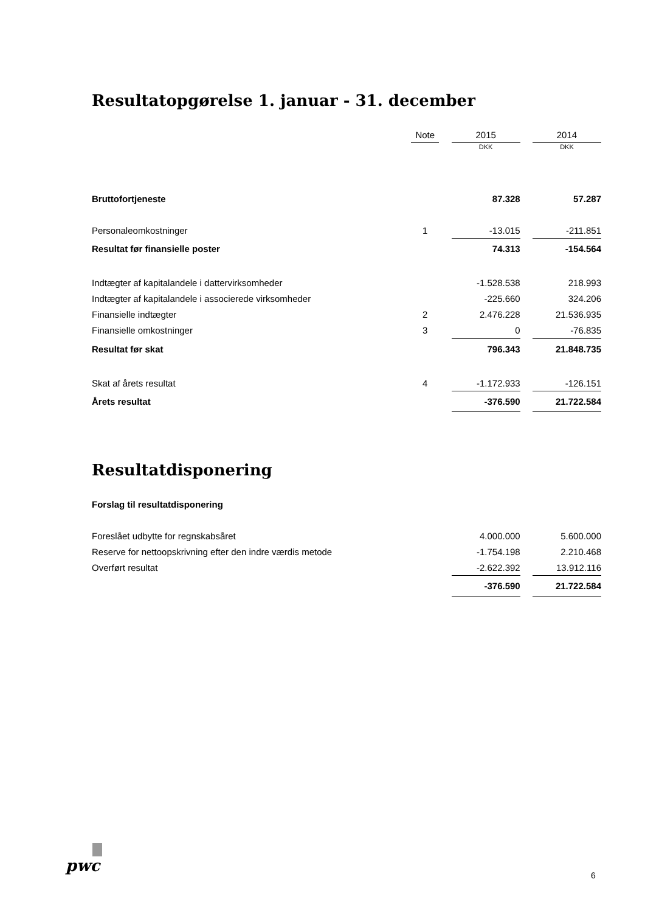Resultatopgørelse 1. januar - 31. december
| | Note | | 2015 | | 2014 |
| | | | DKK | | DKK |
| Bruttofortjeneste | | | 87.328 | | 57.287 |
| Personaleomkostninger | 1 | | -13.015 | | -211.851 |
| Resultat før finansielle poster | | | 74.313 | | -154.564 |
| Indtægter af kapitalandele i dattervirksomheder | | | -1.528.538 | | 218.993 |
| Indtægter af kapitalandele i associerede virksomheder | | | -225.660 | | 324.206 |
| Finansielle indtægter | 2 | | 2.476.228 | | 21.536.935 |
| Finansielle omkostninger | 3 | | 0 | | -76.835 |
| Resultat før skat | | | 796.343 | | 21.848.735 |
| Skat af årets resultat | 4 | | -1.172.933 | | -126.151 |
| Årets resultat | | | -376.590 | | 21.722.584 |
Resultatdisponering
| Forslag til resultatdisponering | | | | | |
| Foreslået udbytte for regnskabsåret | | | 4.000.000 | | 5.600.000 |
| Reserve for nettoopskrivning efter den indre værdis metode | | | -1.754.198 | | 2.210.468 |
| Overført resultat | | | -2.622.392 | | 13.912.116 |
| | | | -376.590 | | 21.722.584 |
pwc
6